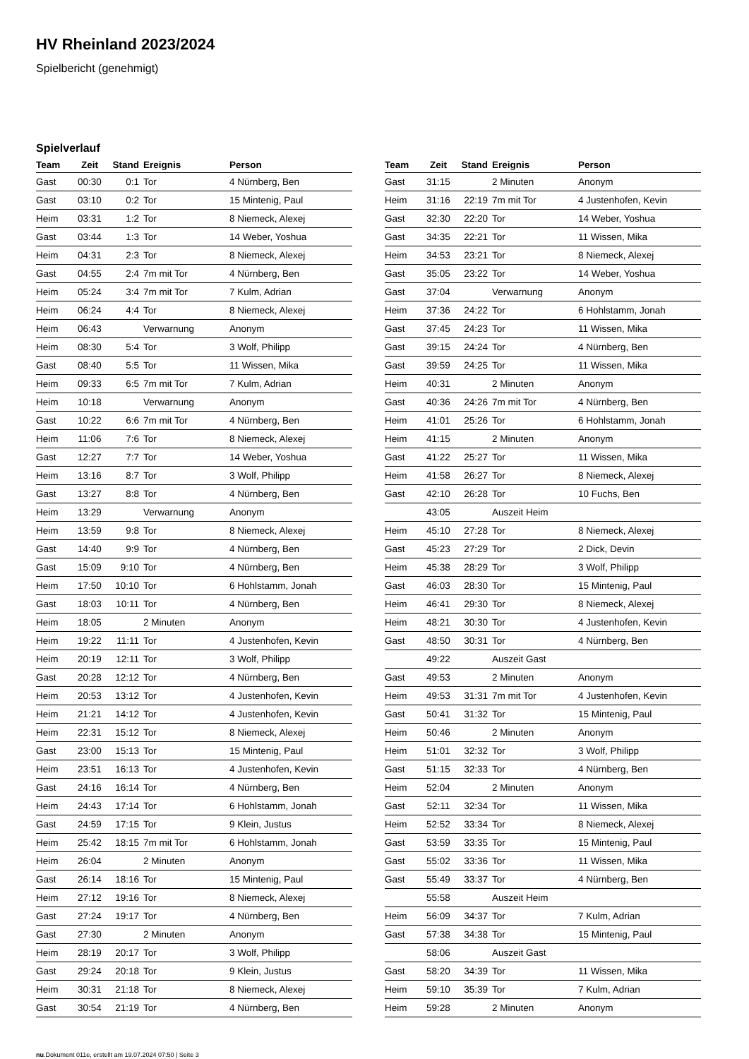HV Rheinland 2023/2024
Spielbericht (genehmigt)
Spielverlauf
| Team | Zeit | Stand | Ereignis | Person |
| --- | --- | --- | --- | --- |
| Gast | 00:30 | 0:1 | Tor | 4 Nürnberg, Ben |
| Gast | 03:10 | 0:2 | Tor | 15 Mintenig, Paul |
| Heim | 03:31 | 1:2 | Tor | 8 Niemeck, Alexej |
| Gast | 03:44 | 1:3 | Tor | 14 Weber, Yoshua |
| Heim | 04:31 | 2:3 | Tor | 8 Niemeck, Alexej |
| Gast | 04:55 | 2:4 | 7m mit Tor | 4 Nürnberg, Ben |
| Heim | 05:24 | 3:4 | 7m mit Tor | 7 Kulm, Adrian |
| Heim | 06:24 | 4:4 | Tor | 8 Niemeck, Alexej |
| Heim | 06:43 | | Verwarnung | Anonym |
| Heim | 08:30 | 5:4 | Tor | 3 Wolf, Philipp |
| Gast | 08:40 | 5:5 | Tor | 11 Wissen, Mika |
| Heim | 09:33 | 6:5 | 7m mit Tor | 7 Kulm, Adrian |
| Heim | 10:18 | | Verwarnung | Anonym |
| Gast | 10:22 | 6:6 | 7m mit Tor | 4 Nürnberg, Ben |
| Heim | 11:06 | 7:6 | Tor | 8 Niemeck, Alexej |
| Gast | 12:27 | 7:7 | Tor | 14 Weber, Yoshua |
| Heim | 13:16 | 8:7 | Tor | 3 Wolf, Philipp |
| Gast | 13:27 | 8:8 | Tor | 4 Nürnberg, Ben |
| Heim | 13:29 | | Verwarnung | Anonym |
| Heim | 13:59 | 9:8 | Tor | 8 Niemeck, Alexej |
| Gast | 14:40 | 9:9 | Tor | 4 Nürnberg, Ben |
| Gast | 15:09 | 9:10 | Tor | 4 Nürnberg, Ben |
| Heim | 17:50 | 10:10 | Tor | 6 Hohlstamm, Jonah |
| Gast | 18:03 | 10:11 | Tor | 4 Nürnberg, Ben |
| Heim | 18:05 | | 2 Minuten | Anonym |
| Heim | 19:22 | 11:11 | Tor | 4 Justenhofen, Kevin |
| Heim | 20:19 | 12:11 | Tor | 3 Wolf, Philipp |
| Gast | 20:28 | 12:12 | Tor | 4 Nürnberg, Ben |
| Heim | 20:53 | 13:12 | Tor | 4 Justenhofen, Kevin |
| Heim | 21:21 | 14:12 | Tor | 4 Justenhofen, Kevin |
| Heim | 22:31 | 15:12 | Tor | 8 Niemeck, Alexej |
| Gast | 23:00 | 15:13 | Tor | 15 Mintenig, Paul |
| Heim | 23:51 | 16:13 | Tor | 4 Justenhofen, Kevin |
| Gast | 24:16 | 16:14 | Tor | 4 Nürnberg, Ben |
| Heim | 24:43 | 17:14 | Tor | 6 Hohlstamm, Jonah |
| Gast | 24:59 | 17:15 | Tor | 9 Klein, Justus |
| Heim | 25:42 | 18:15 | 7m mit Tor | 6 Hohlstamm, Jonah |
| Heim | 26:04 | | 2 Minuten | Anonym |
| Gast | 26:14 | 18:16 | Tor | 15 Mintenig, Paul |
| Heim | 27:12 | 19:16 | Tor | 8 Niemeck, Alexej |
| Gast | 27:24 | 19:17 | Tor | 4 Nürnberg, Ben |
| Gast | 27:30 | | 2 Minuten | Anonym |
| Heim | 28:19 | 20:17 | Tor | 3 Wolf, Philipp |
| Gast | 29:24 | 20:18 | Tor | 9 Klein, Justus |
| Heim | 30:31 | 21:18 | Tor | 8 Niemeck, Alexej |
| Gast | 30:54 | 21:19 | Tor | 4 Nürnberg, Ben |
| Team | Zeit | Stand | Ereignis | Person |
| --- | --- | --- | --- | --- |
| Gast | 31:15 | | 2 Minuten | Anonym |
| Heim | 31:16 | 22:19 | 7m mit Tor | 4 Justenhofen, Kevin |
| Gast | 32:30 | 22:20 | Tor | 14 Weber, Yoshua |
| Gast | 34:35 | 22:21 | Tor | 11 Wissen, Mika |
| Heim | 34:53 | 23:21 | Tor | 8 Niemeck, Alexej |
| Gast | 35:05 | 23:22 | Tor | 14 Weber, Yoshua |
| Gast | 37:04 | | Verwarnung | Anonym |
| Heim | 37:36 | 24:22 | Tor | 6 Hohlstamm, Jonah |
| Gast | 37:45 | 24:23 | Tor | 11 Wissen, Mika |
| Gast | 39:15 | 24:24 | Tor | 4 Nürnberg, Ben |
| Gast | 39:59 | 24:25 | Tor | 11 Wissen, Mika |
| Heim | 40:31 | | 2 Minuten | Anonym |
| Gast | 40:36 | 24:26 | 7m mit Tor | 4 Nürnberg, Ben |
| Heim | 41:01 | 25:26 | Tor | 6 Hohlstamm, Jonah |
| Heim | 41:15 | | 2 Minuten | Anonym |
| Gast | 41:22 | 25:27 | Tor | 11 Wissen, Mika |
| Heim | 41:58 | 26:27 | Tor | 8 Niemeck, Alexej |
| Gast | 42:10 | 26:28 | Tor | 10 Fuchs, Ben |
| | 43:05 | | Auszeit Heim | |
| Heim | 45:10 | 27:28 | Tor | 8 Niemeck, Alexej |
| Gast | 45:23 | 27:29 | Tor | 2 Dick, Devin |
| Heim | 45:38 | 28:29 | Tor | 3 Wolf, Philipp |
| Gast | 46:03 | 28:30 | Tor | 15 Mintenig, Paul |
| Heim | 46:41 | 29:30 | Tor | 8 Niemeck, Alexej |
| Heim | 48:21 | 30:30 | Tor | 4 Justenhofen, Kevin |
| Gast | 48:50 | 30:31 | Tor | 4 Nürnberg, Ben |
| | 49:22 | | Auszeit Gast | |
| Gast | 49:53 | | 2 Minuten | Anonym |
| Heim | 49:53 | 31:31 | 7m mit Tor | 4 Justenhofen, Kevin |
| Gast | 50:41 | 31:32 | Tor | 15 Mintenig, Paul |
| Heim | 50:46 | | 2 Minuten | Anonym |
| Heim | 51:01 | 32:32 | Tor | 3 Wolf, Philipp |
| Gast | 51:15 | 32:33 | Tor | 4 Nürnberg, Ben |
| Heim | 52:04 | | 2 Minuten | Anonym |
| Gast | 52:11 | 32:34 | Tor | 11 Wissen, Mika |
| Heim | 52:52 | 33:34 | Tor | 8 Niemeck, Alexej |
| Gast | 53:59 | 33:35 | Tor | 15 Mintenig, Paul |
| Gast | 55:02 | 33:36 | Tor | 11 Wissen, Mika |
| Gast | 55:49 | 33:37 | Tor | 4 Nürnberg, Ben |
| | 55:58 | | Auszeit Heim | |
| Heim | 56:09 | 34:37 | Tor | 7 Kulm, Adrian |
| Gast | 57:38 | 34:38 | Tor | 15 Mintenig, Paul |
| | 58:06 | | Auszeit Gast | |
| Gast | 58:20 | 34:39 | Tor | 11 Wissen, Mika |
| Heim | 59:10 | 35:39 | Tor | 7 Kulm, Adrian |
| Heim | 59:28 | | 2 Minuten | Anonym |
nu.Dokument 011e, erstellt am 19.07.2024 07:50 | Seite 3